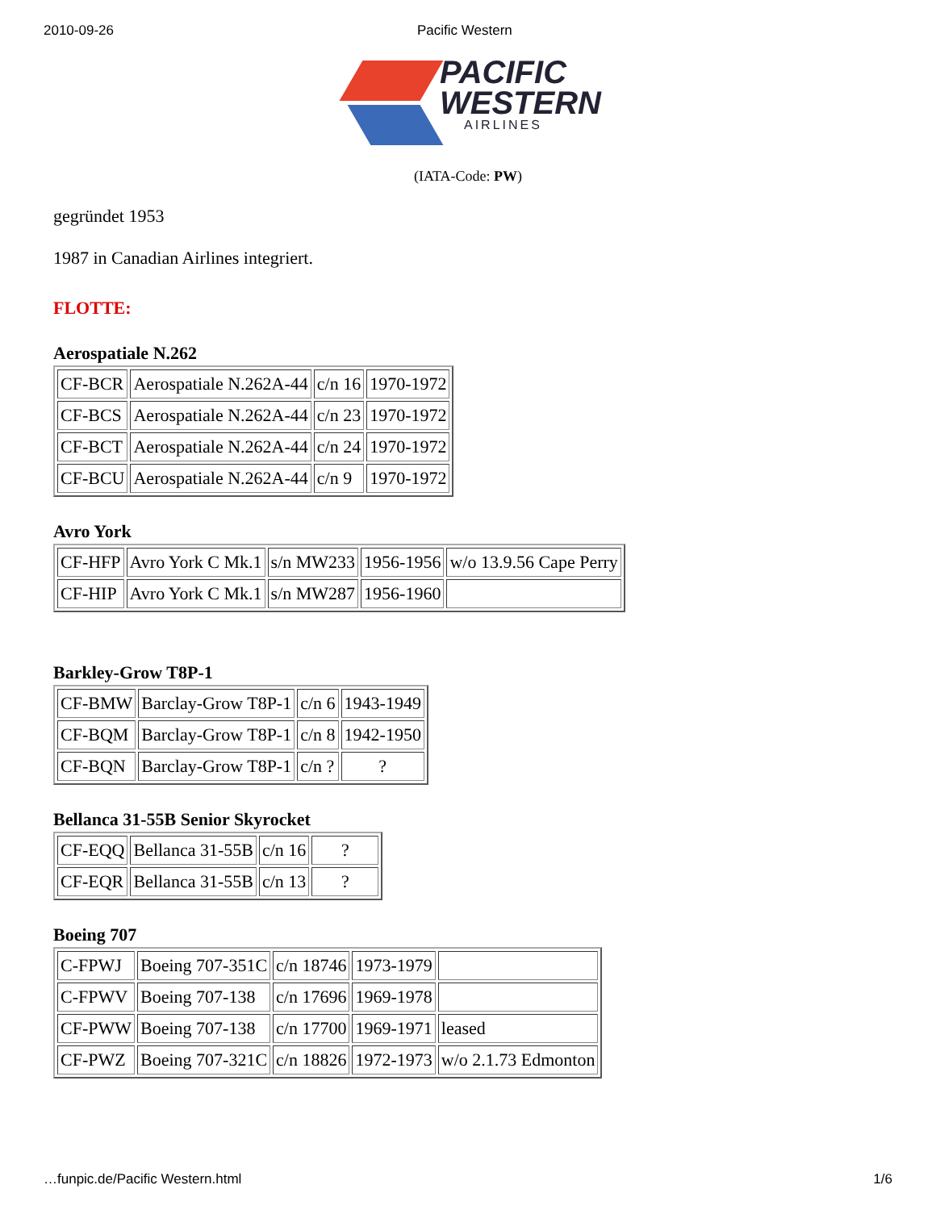2010-09-26 Pacific Western
PACIFIC
WESTERN
AIRLINES
(IATA-Code: PW)
gegründet 1953
1987 in Canadian Airlines integriert.
FLOTTE:
Aerospatiale N.262
| CF-BCR | Aerospatiale N.262A-44 | c/n 16 | 1970-1972 |
| CF-BCS | Aerospatiale N.262A-44 | c/n 23 | 1970-1972 |
| CF-BCT | Aerospatiale N.262A-44 | c/n 24 | 1970-1972 |
| CF-BCU | Aerospatiale N.262A-44 | c/n 9 | 1970-1972 |
Avro York
| CF-HFP | Avro York C Mk.1 | s/n MW233 | 1956-1956 | w/o 13.9.56 Cape Perry |
| CF-HIP | Avro York C Mk.1 | s/n MW287 | 1956-1960 | |
Barkley-Grow T8P-1
| CF-BMW | Barclay-Grow T8P-1 | c/n 6 | 1943-1949 |
| CF-BQM | Barclay-Grow T8P-1 | c/n 8 | 1942-1950 |
| CF-BQN | Barclay-Grow T8P-1 | c/n ? | ? |
Bellanca 31-55B Senior Skyrocket
| CF-EQQ | Bellanca 31-55B | c/n 16 | ? |
| CF-EQR | Bellanca 31-55B | c/n 13 | ? |
Boeing 707
| C-FPWJ | Boeing 707-351C | c/n 18746 | 1973-1979 | |
| C-FPWV | Boeing 707-138 | c/n 17696 | 1969-1978 | |
| CF-PWW | Boeing 707-138 | c/n 17700 | 1969-1971 | leased |
| CF-PWZ | Boeing 707-321C | c/n 18826 | 1972-1973 | w/o 2.1.73 Edmonton |
…funpic.de/Pacific Western.html 1/6